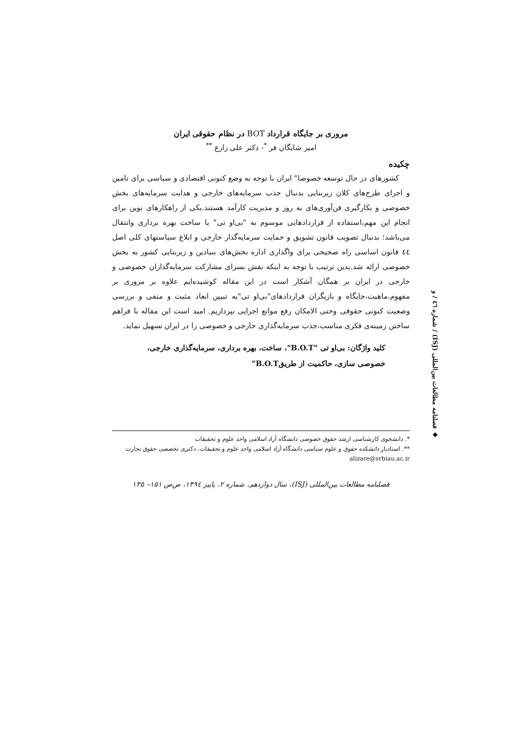مروری بر جایگاه قرارداد BOT در نظام حقوقی ایران
امیر شایگان فر <sup>*</sup>- دکتر علی زارع <sup>**</sup>
چکیده
کشورهای در حال توسعه خصوصا" ایران با توجه به وضع کنونی اقتصادی و سیاسی برای تامین و اجرای طرح‌های کلان زیربنایی بدنبال جذب سرمایه‌های خارجی و هدایت سرمایه‌های بخش خصوصی و بکارگیری فن‌آوری‌های به روز و مدیریت کارآمد هستند.یکی از راهکارهای نوین برای انجام این مهم،استفاده از قراردادهایی موسوم به "بی‌او تی" یا ساخت بهره برداری وانتقال می‌باشد؛ بدنبال تصویب قانون تشویق و حمایت سرمایه‌گذار خارجی و ابلاغ سیاستهای کلی اصل ٤٤ قانون اساسی راه صحیحی برای واگذاری اداره بخش‌های بنیادین و زیربنایی کشور به بخش خصوصی ارائه شد.بدین ترتیب با توجه به اینکه نقش بسزای مشارکت سرمایه‌گذاران خصوصی و خارجی در ایران بر همگان آشکار است در این مقاله کوشیده‌ایم علاوه بر مروری بر مفهوم،ماهیت،جایگاه و بازیگران قراردادهای"بی‌او تی"به تبیین ابعاد مثبت و منفی و بررسی وضعیت کنونی حقوقی وحتی الامکان رفع موانع اجرایی بپردازیم. امید است این مقاله با فراهم ساختن زمینه‌ی فکری مناسب،جذب سرمایه‌گذاری خارجی و خصوصی را در ایران تسهیل نماید.
کلید واژگان: بی‌او تی "B.O.T"، ساخت، بهره برداری، سرمایه‌گذاری خارجی، خصوصی سازی، حاکمیت از طریقB.O.T"
*. دانشجوی کارشناسی ارشد حقوق خصوصی دانشگاه آزاد اسلامی واحد علوم و تحقیقات
**. استادیار دانشکده حقوق و علوم سیاسی دانشگاه آزاد اسلامی واحد علوم و تحقیقات. دکتری تخصصی حقوق تجارت alizare@srbiau.ac.ir
فصلنامه مطالعات بین‌المللی (ISJ)، سال دوازدهم، شماره ۲، پاییز ۱۳۹٤، ص‌ص ۱۵۱– ۱۳۵
◆ فصلنامه مطالعات بین‌المللی (ISJ) / شماره ٤٦ / و